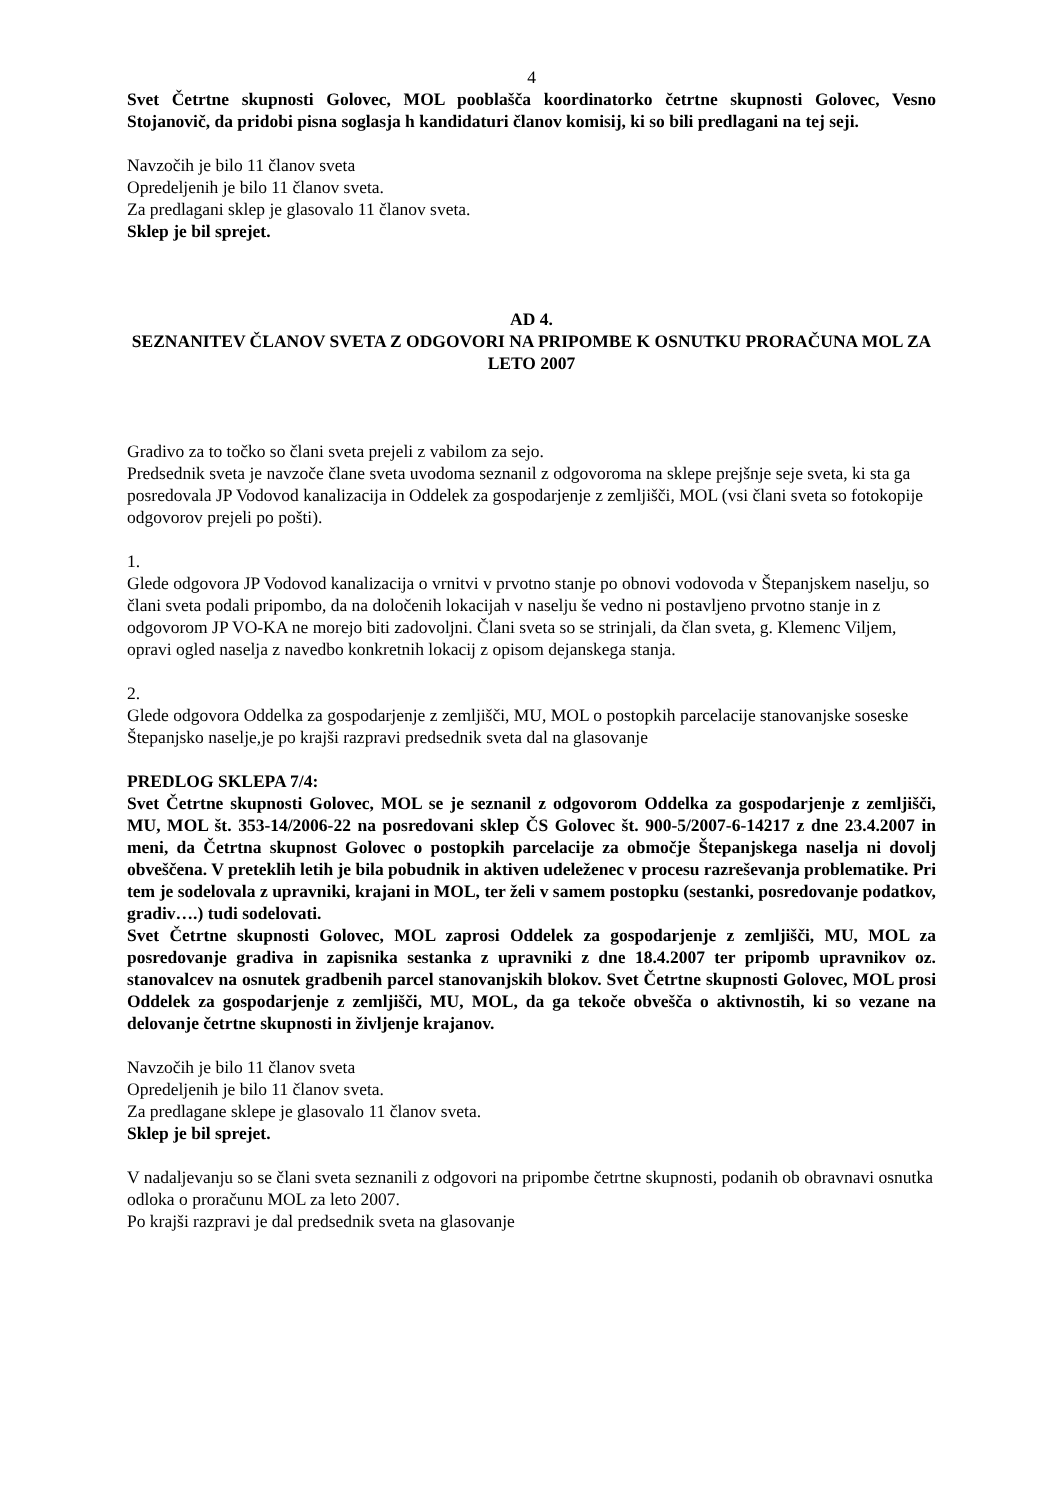4
Svet Četrtne skupnosti Golovec, MOL pooblašča koordinatorko četrtne skupnosti Golovec, Vesno Stojanovič, da pridobi pisna soglasja h kandidaturi članov komisij, ki so bili predlagani na tej seji.
Navzočih je bilo 11 članov sveta
Opredeljenih je bilo 11 članov sveta.
Za predlagani sklep je glasovalo 11 članov sveta.
Sklep je bil sprejet.
AD 4.
SEZNANITEV ČLANOV SVETA Z ODGOVORI NA PRIPOMBE K OSNUTKU PRORAČUNA MOL ZA LETO 2007
Gradivo za to točko so člani sveta prejeli z vabilom za sejo.
Predsednik sveta je navzoče člane sveta uvodoma seznanil z odgovoroma na sklepe prejšnje seje sveta, ki sta ga posredovala JP Vodovod kanalizacija in Oddelek za gospodarjenje z zemljišči, MOL (vsi člani sveta so fotokopije odgovorov prejeli po pošti).
1.
Glede odgovora JP Vodovod kanalizacija o vrnitvi v prvotno stanje po obnovi vodovoda v Štepanjskem naselju, so člani sveta podali pripombo, da na določenih lokacijah v naselju še vedno ni postavljeno prvotno stanje in z odgovorom JP VO-KA ne morejo biti zadovoljni. Člani sveta so se strinjali, da član sveta, g. Klemenc Viljem, opravi ogled naselja z navedbo konkretnih lokacij z opisom dejanskega stanja.
2.
Glede odgovora Oddelka za gospodarjenje z zemljišči, MU, MOL o postopkih parcelacije stanovanjske soseske Štepanjsko naselje,je po krajši razpravi predsednik sveta dal na glasovanje
PREDLOG SKLEPA 7/4:
Svet Četrtne skupnosti Golovec, MOL se je seznanil z odgovorom Oddelka za gospodarjenje z zemljišči, MU, MOL št. 353-14/2006-22 na posredovani sklep ČS Golovec št. 900-5/2007-6-14217 z dne 23.4.2007 in meni, da Četrtna skupnost Golovec o postopkih parcelacije za območje Štepanjskega naselja ni dovolj obveščena. V preteklih letih je bila pobudnik in aktiven udeleženec v procesu razreševanja problematike. Pri tem je sodelovala z upravniki, krajani in MOL, ter želi v samem postopku (sestanki, posredovanje podatkov, gradiv….) tudi sodelovati.
Svet Četrtne skupnosti Golovec, MOL zaprosi Oddelek za gospodarjenje z zemljišči, MU, MOL za posredovanje gradiva in zapisnika sestanka z upravniki z dne 18.4.2007 ter pripomb upravnikov oz. stanovalcev na osnutek gradbenih parcel stanovanjskih blokov. Svet Četrtne skupnosti Golovec, MOL prosi Oddelek za gospodarjenje z zemljišči, MU, MOL, da ga tekoče obvešča o aktivnostih, ki so vezane na delovanje četrtne skupnosti in življenje krajanov.
Navzočih je bilo 11 članov sveta
Opredeljenih je bilo 11 članov sveta.
Za predlagane sklepe je glasovalo 11 članov sveta.
Sklep je bil sprejet.
V nadaljevanju so se člani sveta seznanili z odgovori na pripombe četrtne skupnosti, podanih ob obravnavi osnutka odloka o proračunu MOL za leto 2007.
Po krajši razpravi je dal predsednik sveta na glasovanje